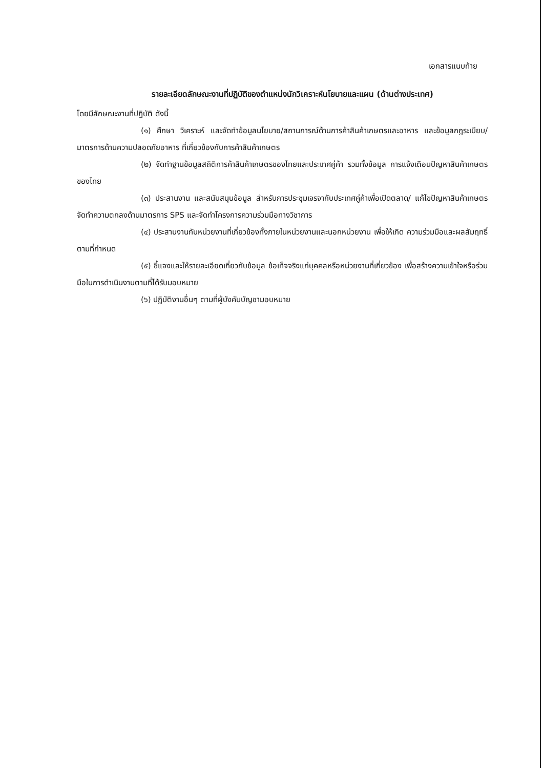เอกสารแนบท้าย
รายละเอียดลักษณะงานที่ปฏิบัติของตำแหน่งนักวิเคราะห์นโยบายและแผน (ด้านต่างประเทศ)
โดยมีลักษณะงานที่ปฏิบัติ ดังนี้
(๑) ศึกษา วิเคราะห์ และจัดทำข้อมูลนโยบาย/สถานการณ์ด้านการค้าสินค้าเกษตรและอาหาร และข้อมูลกฎระเบียบ/มาตรการด้านความปลอดภัยอาหาร ที่เกี่ยวข้องกับการค้าสินค้าเกษตร
(๒) จัดทำฐานข้อมูลสถิติการค้าสินค้าเกษตรของไทยและประเทศคู่ค้า รวมทั้งข้อมูล การแจ้งเตือนปัญหาสินค้าเกษตรของไทย
(๓) ประสานงาน และสนับสนุนข้อมูล สำหรับการประชุมเจรจากับประเทศคู่ค้าเพื่อเปิดตลาด/ แก้ไขปัญหาสินค้าเกษตร จัดทำความตกลงด้านมาตรการ SPS และจัดทำโครงการความร่วมมือทางวิชาการ
(๔) ประสานงานกับหน่วยงานที่เกี่ยวข้องทั้งภายในหน่วยงานและนอกหน่วยงาน เพื่อให้เกิด ความร่วมมือและผลสัมฤทธิ์ตามที่กำหนด
(๕) ชี้แจงและให้รายละเอียดเกี่ยวกับข้อมูล ข้อเท็จจริงแก่บุคคลหรือหน่วยงานที่เกี่ยวข้อง เพื่อสร้างความเข้าใจหรือร่วมมือในการดำเนินงานตามที่ได้รับมอบหมาย
(๖) ปฏิบัติงานอื่นๆ ตามที่ผู้บังคับบัญชามอบหมาย